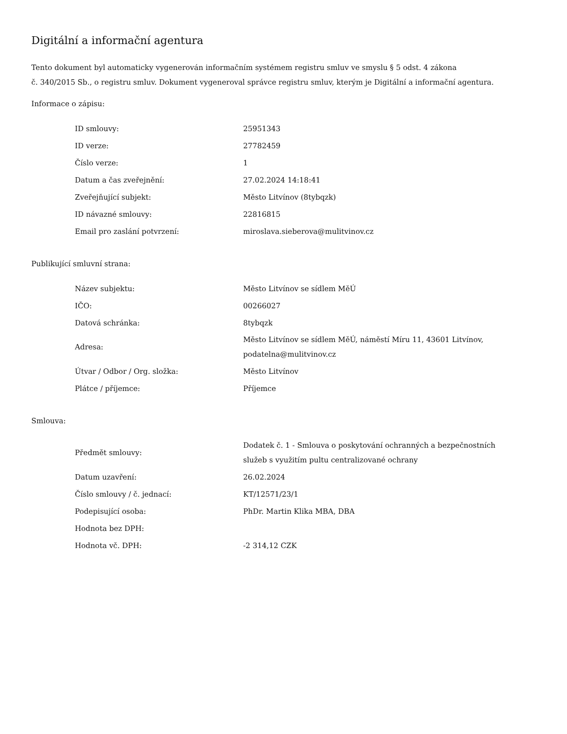Digitální a informační agentura
Tento dokument byl automaticky vygenerován informačním systémem registru smluv ve smyslu § 5 odst. 4 zákona
č. 340/2015 Sb., o registru smluv. Dokument vygeneroval správce registru smluv, kterým je Digitální a informační agentura.
Informace o zápisu:
| ID smlouvy: | 25951343 |
| ID verze: | 27782459 |
| Číslo verze: | 1 |
| Datum a čas zveřejnění: | 27.02.2024 14:18:41 |
| Zveřejňující subjekt: | Město Litvínov (8tybqzk) |
| ID návazné smlouvy: | 22816815 |
| Email pro zaslání potvrzení: | miroslava.sieberova@mulitvinov.cz |
Publikující smluvní strana:
| Název subjektu: | Město Litvínov se sídlem MěÚ |
| IČO: | 00266027 |
| Datová schránka: | 8tybqzk |
| Adresa: | Město Litvínov se sídlem MěÚ, náměstí Míru 11, 43601 Litvínov, podatelna@mulitvinov.cz |
| Útvar / Odbor / Org. složka: | Město Litvínov |
| Plátce / příjemce: | Příjemce |
Smlouva:
| Předmět smlouvy: | Dodatek č. 1 - Smlouva o poskytování ochranných a bezpečnostních služeb s využitím pultu centralizované ochrany |
| Datum uzavření: | 26.02.2024 |
| Číslo smlouvy / č. jednací: | KT/12571/23/1 |
| Podepisující osoba: | PhDr. Martin Klika MBA, DBA |
| Hodnota bez DPH: | |
| Hodnota vč. DPH: | -2 314,12 CZK |